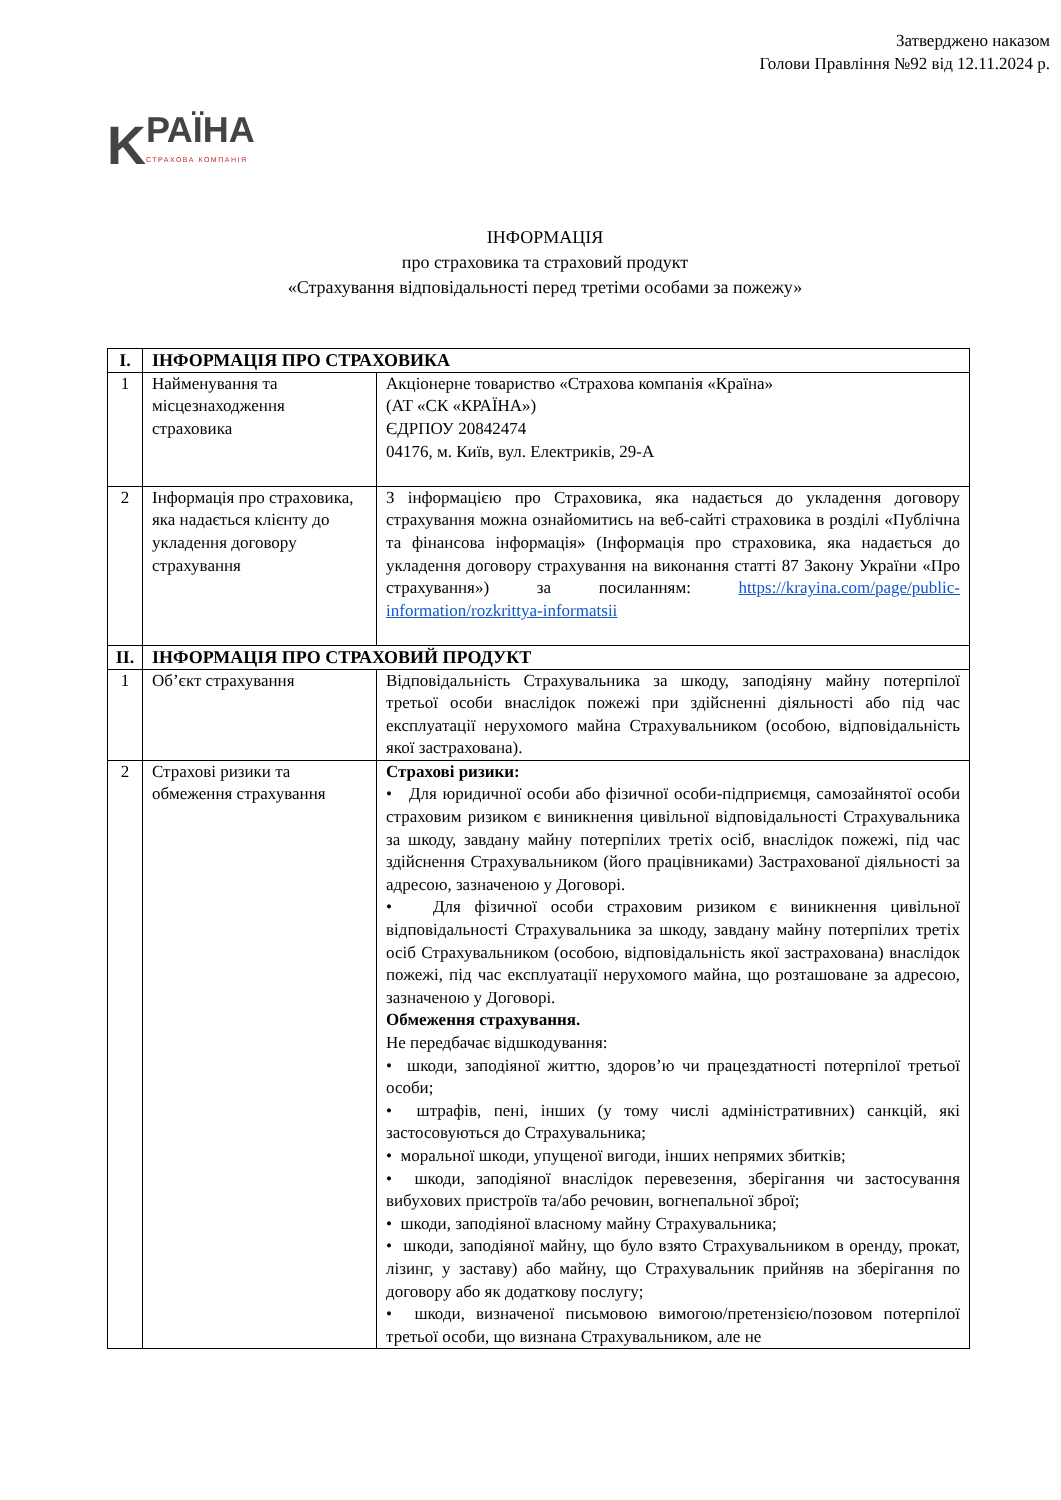Затверджено наказом
Голови Правління №92 від 12.11.2024 р.
K
РАЇНА
СТРАХОВА КОМПАНІЯ
ІНФОРМАЦІЯ
про страховика та страховий продукт
«Страхування відповідальності перед третіми особами за пожежу»
| I. | ІНФОРМАЦІЯ ПРО СТРАХОВИКА | |
| 1 | Найменування та місцезнаходження страховика | Акціонерне товариство «Страхова компанія «Країна» (АТ «СК «КРАЇНА») ЄДРПОУ 20842474 04176, м. Київ, вул. Електриків, 29-А |
| 2 | Інформація про страховика, яка надається клієнту до укладення договору страхування | З інформацією про Страховика, яка надається до укладення договору страхування можна ознайомитись на веб-сайті страховика в розділі «Публічна та фінансова інформація» (Інформація про страховика, яка надається до укладення договору страхування на виконання статті 87 Закону України «Про страхування») за посиланням: https://krayina.com/page/public-information/rozkrittya-informatsii |
| II. | ІНФОРМАЦІЯ ПРО СТРАХОВИЙ ПРОДУКТ | |
| 1 | Об’єкт страхування | Відповідальність Страхувальника за шкоду, заподіяну майну потерпілої третьої особи внаслідок пожежі при здійсненні діяльності або під час експлуатації нерухомого майна Страхувальником (особою, відповідальність якої застрахована). |
| 2 | Страхові ризики та обмеження страхування | Страхові ризики: • Для юридичної особи або фізичної особи-підприємця, самозайнятої особи страховим ризиком є виникнення цивільної відповідальності Страхувальника за шкоду, завдану майну потерпілих третіх осіб, внаслідок пожежі, під час здійснення Страхувальником (його працівниками) Застрахованої діяльності за адресою, зазначеною у Договорі. • Для фізичної особи страховим ризиком є виникнення цивільної відповідальності Страхувальника за шкоду, завдану майну потерпілих третіх осіб Страхувальником (особою, відповідальність якої застрахована) внаслідок пожежі, під час експлуатації нерухомого майна, що розташоване за адресою, зазначеною у Договорі. Обмеження страхування. Не передбачає відшкодування: • шкоди, заподіяної життю, здоров’ю чи працездатності потерпілої третьої особи; • штрафів, пені, інших (у тому числі адміністративних) санкцій, які застосовуються до Страхувальника; • моральної шкоди, упущеної вигоди, інших непрямих збитків; • шкоди, заподіяної внаслідок перевезення, зберігання чи застосування вибухових пристроїв та/або речовин, вогнепальної зброї; • шкоди, заподіяної власному майну Страхувальника; • шкоди, заподіяної майну, що було взято Страхувальником в оренду, прокат, лізинг, у заставу) або майну, що Страхувальник прийняв на зберігання по договору або як додаткову послугу; • шкоди, визначеної письмовою вимогою/претензією/позовом потерпілої третьої особи, що визнана Страхувальником, але не |